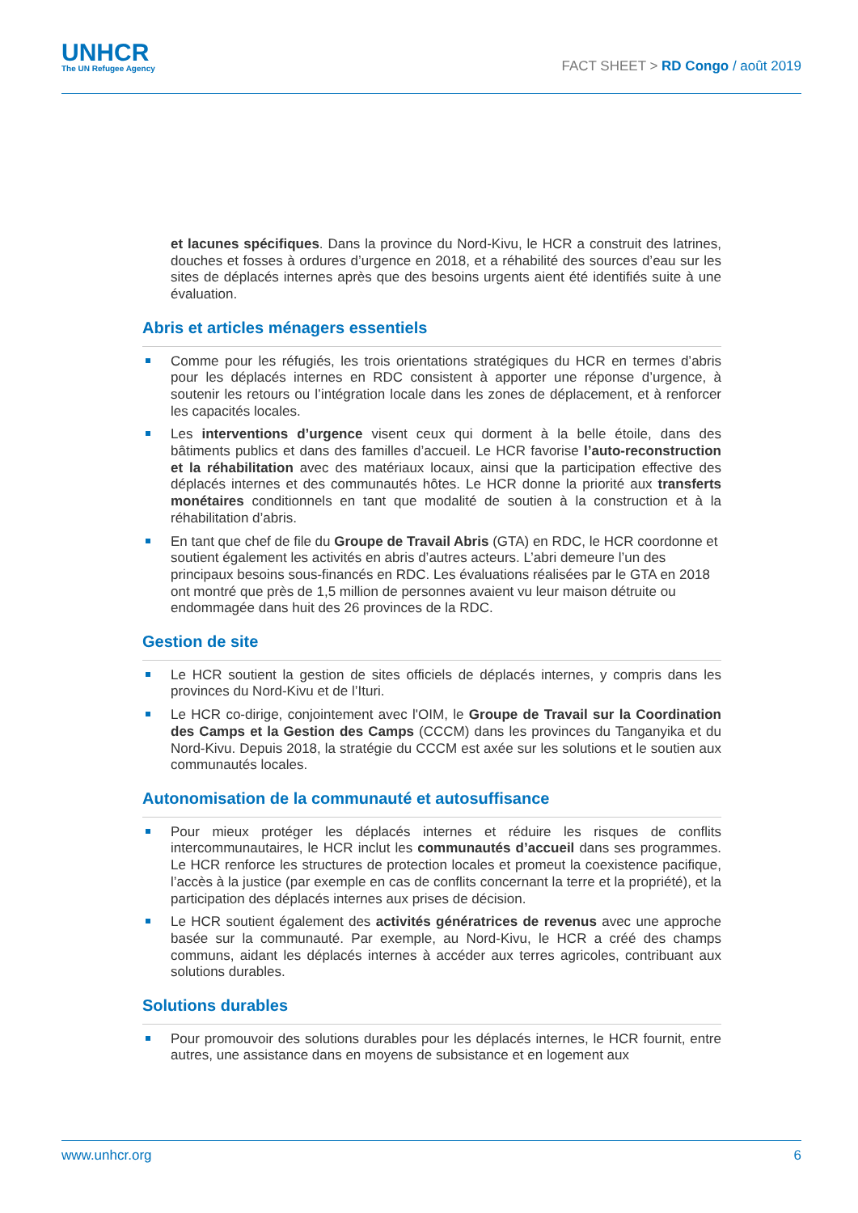UNHCR
The UN Refugee Agency
FACT SHEET > RD Congo / août 2019
et lacunes spécifiques. Dans la province du Nord-Kivu, le HCR a construit des latrines, douches et fosses à ordures d’urgence en 2018, et a réhabilité des sources d’eau sur les sites de déplacés internes après que des besoins urgents aient été identifiés suite à une évaluation.
Abris et articles ménagers essentiels
Comme pour les réfugiés, les trois orientations stratégiques du HCR en termes d’abris pour les déplacés internes en RDC consistent à apporter une réponse d’urgence, à soutenir les retours ou l’intégration locale dans les zones de déplacement, et à renforcer les capacités locales.
Les interventions d’urgence visent ceux qui dorment à la belle étoile, dans des bâtiments publics et dans des familles d’accueil. Le HCR favorise l’auto-reconstruction et la réhabilitation avec des matériaux locaux, ainsi que la participation effective des déplacés internes et des communautés hôtes. Le HCR donne la priorité aux transferts monétaires conditionnels en tant que modalité de soutien à la construction et à la réhabilitation d’abris.
En tant que chef de file du Groupe de Travail Abris (GTA) en RDC, le HCR coordonne et soutient également les activités en abris d’autres acteurs. L’abri demeure l’un des principaux besoins sous-financés en RDC. Les évaluations réalisées par le GTA en 2018 ont montré que près de 1,5 million de personnes avaient vu leur maison détruite ou endommagée dans huit des 26 provinces de la RDC.
Gestion de site
Le HCR soutient la gestion de sites officiels de déplacés internes, y compris dans les provinces du Nord-Kivu et de l’Ituri.
Le HCR co-dirige, conjointement avec l'OIM, le Groupe de Travail sur la Coordination des Camps et la Gestion des Camps (CCCM) dans les provinces du Tanganyika et du Nord-Kivu. Depuis 2018, la stratégie du CCCM est axée sur les solutions et le soutien aux communautés locales.
Autonomisation de la communauté et autosuffisance
Pour mieux protéger les déplacés internes et réduire les risques de conflits intercommunautaires, le HCR inclut les communautés d’accueil dans ses programmes. Le HCR renforce les structures de protection locales et promeut la coexistence pacifique, l’accès à la justice (par exemple en cas de conflits concernant la terre et la propriété), et la participation des déplacés internes aux prises de décision.
Le HCR soutient également des activités génératrices de revenus avec une approche basée sur la communauté. Par exemple, au Nord-Kivu, le HCR a créé des champs communs, aidant les déplacés internes à accéder aux terres agricoles, contribuant aux solutions durables.
Solutions durables
Pour promouvoir des solutions durables pour les déplacés internes, le HCR fournit, entre autres, une assistance dans en moyens de subsistance et en logement aux
www.unhcr.org 6